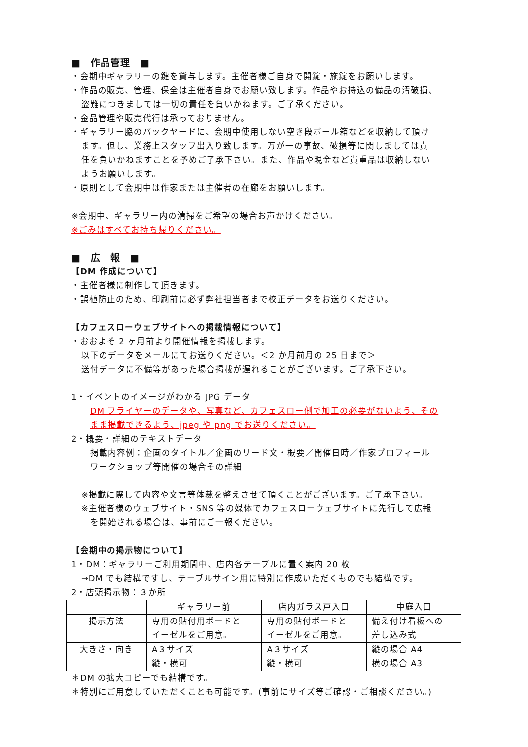■　作品管理　■
・会期中ギャラリーの鍵を貸与します。主催者様ご自身で開錠・施錠をお願いします。
・作品の販売、管理、保全は主催者自身でお願い致します。作品やお持込の備品の汚破損、
盗難につきましては一切の責任を負いかねます。ご了承ください。
・金品管理や販売代行は承っておりません。
・ギャラリー脇のバックヤードに、会期中使用しない空き段ボール箱などを収納して頂け
ます。但し、業務上スタッフ出入り致します。万が一の事故、破損等に関しましては責
任を負いかねますことを予めご了承下さい。また、作品や現金など貴重品は収納しない
ようお願いします。
・原則として会期中は作家または主催者の在廊をお願いします。
※会期中、ギャラリー内の清掃をご希望の場合お声かけください。
※ごみはすべてお持ち帰りください。
■　広　報　■
【DM 作成について】
・主催者様に制作して頂きます。
・誤植防止のため、印刷前に必ず弊社担当者まで校正データをお送りください。
【カフェスローウェブサイトへの掲載情報について】
・おおよそ 2 ヶ月前より開催情報を掲載します。
以下のデータをメールにてお送りください。＜2 か月前月の 25 日まで＞
送付データに不備等があった場合掲載が遅れることがございます。ご了承下さい。
1・イベントのイメージがわかる JPG データ
DM フライヤーのデータや、写真など、カフェスロー側で加工の必要がないよう、その
まま掲載できるよう、jpeg や png でお送りください。
2・概要・詳細のテキストデータ
掲載内容例：企画のタイトル／企画のリード文・概要／開催日時／作家プロフィール
ワークショップ等開催の場合その詳細
※掲載に際して内容や文言等体裁を整えさせて頂くことがございます。ご了承下さい。
※主催者様のウェブサイト・SNS 等の媒体でカフェスローウェブサイトに先行して広報
を開始される場合は、事前にご一報ください。
【会期中の掲示物について】
1・DM：ギャラリーご利用期間中、店内各テーブルに置く案内 20 枚
→DM でも結構ですし、テーブルサイン用に特別に作成いただくものでも結構です。
2・店頭掲示物：３か所
| | ギャラリー前 | 店内ガラス戸入口 | 中庭入口 |
| --- | --- | --- | --- |
| 掲示方法 | 専用の貼付用ボードと イーゼルをご用意。 | 専用の貼付ボードと イーゼルをご用意。 | 備え付け看板への 差し込み式 |
| 大きさ・向き | A３サイズ 縦・横可 | A３サイズ 縦・横可 | 縦の場合 A4 横の場合 A3 |
＊DM の拡大コピーでも結構です。
＊特別にご用意していただくことも可能です。(事前にサイズ等ご確認・ご相談ください。)